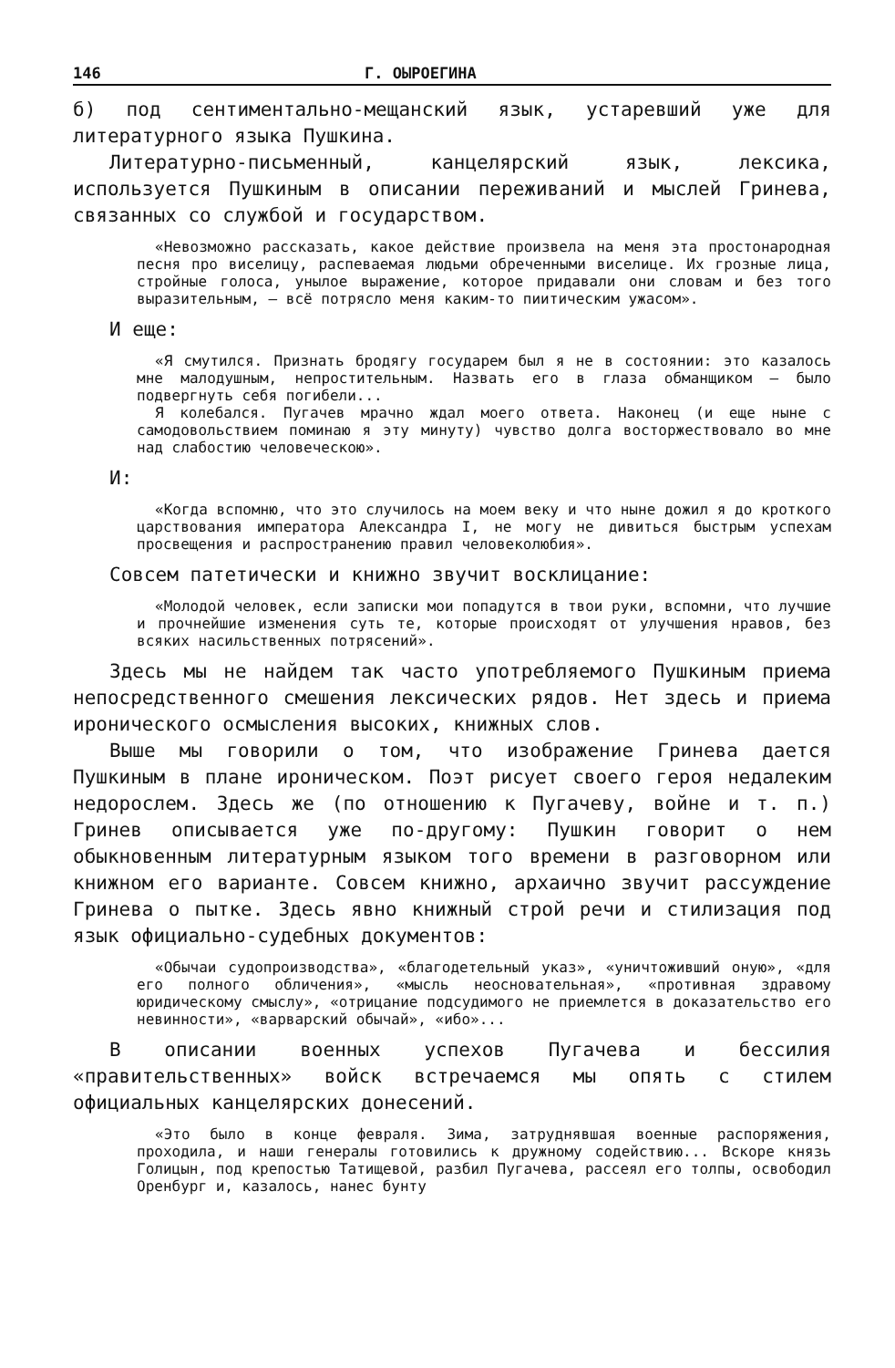146 Г. ОЫРОЕГИНА
б) под сентиментально-мещанский язык, устаревший уже для литературного языка Пушкина.
Литературно-письменный, канцелярский язык, лексика, используется Пушкиным в описании переживаний и мыслей Гринева, связанных со службой и государством.
«Невозможно рассказать, какое действие произвела на меня эта простонародная песня про виселицу, распеваемая людьми обреченными виселице. Их грозные лица, стройные голоса, унылое выражение, которое придавали они словам и без того выразительным, — всё потрясло меня каким-то пиитическим ужасом».
И еще:
«Я смутился. Признать бродягу государем был я не в состоянии: это казалось мне малодушным, непростительным. Назвать его в глаза обманщиком — было подвергнуть себя погибели...
Я колебался. Пугачев мрачно ждал моего ответа. Наконец (и еще ныне с самодовольствием поминаю я эту минуту) чувство долга восторжествовало во мне над слабостию человеческою».
И:
«Когда вспомню, что это случилось на моем веку и что ныне дожил я до кроткого царствования императора Александра I, не могу не дивиться быстрым успехам просвещения и распространению правил человеколюбия».
Совсем патетически и книжно звучит восклицание:
«Молодой человек, если записки мои попадутся в твои руки, вспомни, что лучшие и прочнейшие изменения суть те, которые происходят от улучшения нравов, без всяких насильственных потрясений».
Здесь мы не найдем так часто употребляемого Пушкиным приема непосредственного смешения лексических рядов. Нет здесь и приема иронического осмысления высоких, книжных слов.
Выше мы говорили о том, что изображение Гринева дается Пушкиным в плане ироническом. Поэт рисует своего героя недалеким недорослем. Здесь же (по отношению к Пугачеву, войне и т. п.) Гринев описывается уже по-другому: Пушкин говорит о нем обыкновенным литературным языком того времени в разговорном или книжном его варианте. Совсем книжно, архаично звучит рассуждение Гринева о пытке. Здесь явно книжный строй речи и стилизация под язык официально-судебных документов:
«Обычаи судопроизводства», «благодетельный указ», «уничтоживший оную», «для его полного обличения», «мысль неосновательная», «противная здравому юридическому смыслу», «отрицание подсудимого не приемлется в доказательство его невинности», «варварский обычай», «ибо»...
В описании военных успехов Пугачева и бессилия «правительственных» войск встречаемся мы опять с стилем официальных канцелярских донесений.
«Это было в конце февраля. Зима, затруднявшая военные распоряжения, проходила, и наши генералы готовились к дружному содействию... Вскоре князь Голицын, под крепостью Татищевой, разбил Пугачева, рассеял его толпы, освободил Оренбург и, казалось, нанес бунту